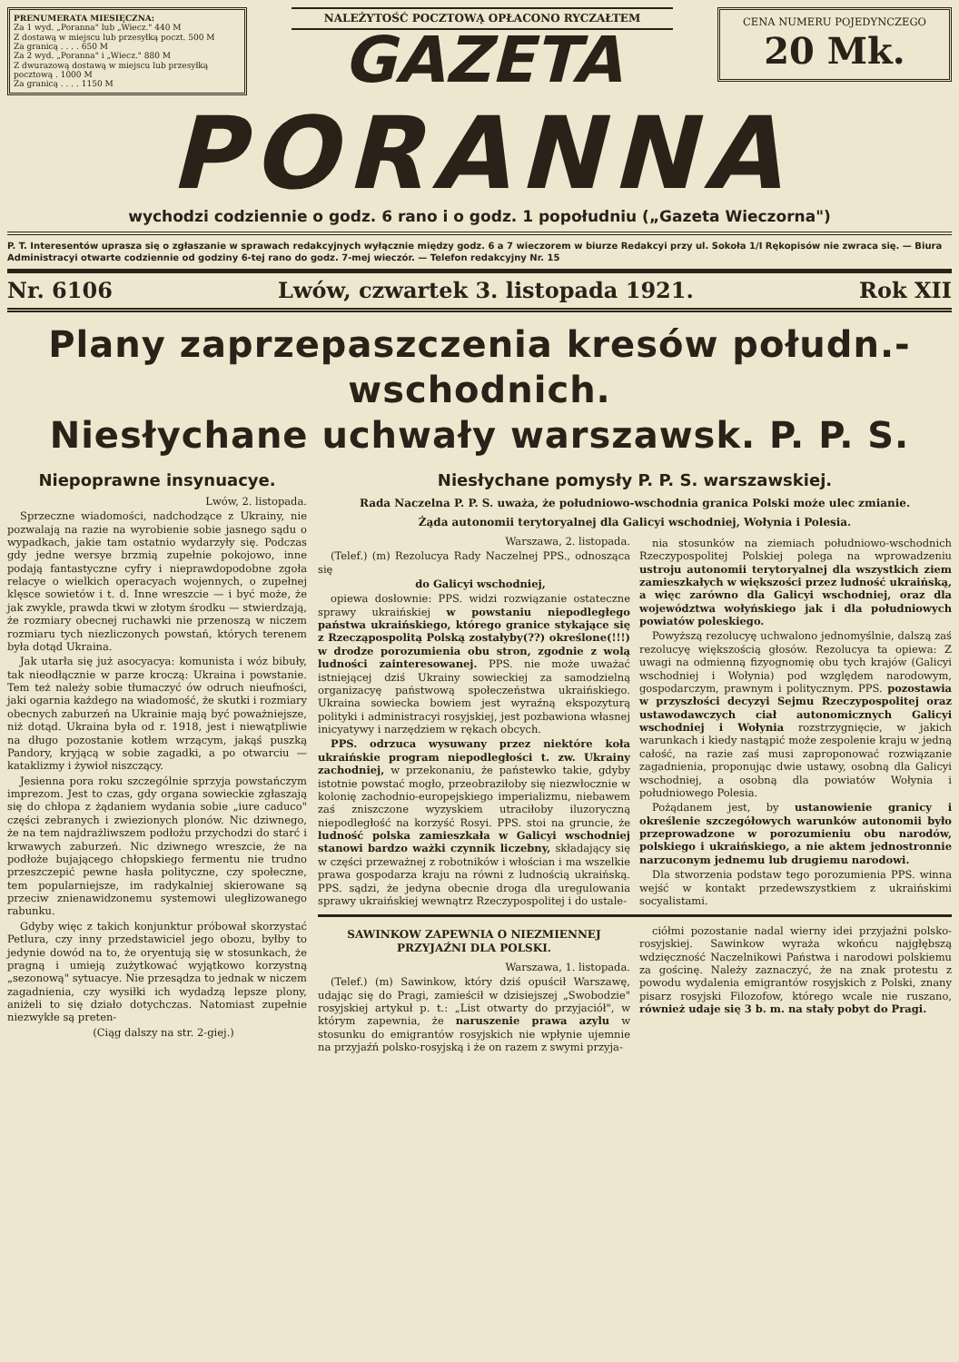PRENUMERATA MIESIĘCZNA:
Za 1 wyd. „Poranna" lub „Wiecz." 440 M
Z dostawą w miejscu lub przesyłką poczt. 500 M
Za granicą . . . . 650 M
Za 2 wyd. „Poranna" i „Wiecz." 880 M
Z dwurazową dostawą w miejscu lub przesyłką pocztową . 1000 M
Za granicą . . . . 1150 M
NALEŻYTOŚĆ POCZTOWĄ OPŁACONO RYCZAŁTEM
GAZETA
CENA NUMERU POJEDYNCZEGO
20 Mk.
PORANNA
wychodzi codziennie o godz. 6 rano i o godz. 1 popołudniu („Gazeta Wieczorna")
P. T. Interesentów uprasza się o zgłaszanie w sprawach redakcyjnych wyłącznie między godz. 6 a 7 wieczorem w biurze Redakcyi przy ul. Sokoła 1/I Rękopisów nie zwraca się. — Biura Administracyi otwarte codziennie od godziny 6-tej rano do godz. 7-mej wieczór. — Telefon redakcyjny Nr. 15
Nr. 6106 Lwów, czwartek 3. listopada 1921. Rok XII
Plany zaprzepaszczenia kresów połudn.-wschodnich.
Niesłychane uchwały warszawsk. P. P. S.
Niepoprawne insynuacye.
Lwów, 2. listopada.
Sprzeczne wiadomości, nadchodzące z Ukrainy, nie pozwalają na razie na wyrobienie sobie jasnego sądu o wypadkach, jakie tam ostatnio wydarzyły się. Podczas gdy jedne wersye brzmią zupełnie pokojowo, inne podają fantastyczne cyfry i nieprawdopodobne zgoła relacye o wielkich operacyach wojennych, o zupełnej klęsce sowietów i t. d. Inne wreszcie — i być może, że jak zwykle, prawda tkwi w złotym środku — stwierdzają, że rozmiary obecnej ruchawki nie przenoszą w niczem rozmiaru tych niezliczonych powstań, których terenem była dotąd Ukraina.
Jak utarła się już asocyacya: komunista i wóz bibuły, tak nieodłącznie w parze kroczą: Ukraina i powstanie. Tem też należy sobie tłumaczyć ów odruch nieufności, jaki ogarnia każdego na wiadomość, że skutki i rozmiary obecnych zaburzeń na Ukrainie mają być poważniejsze, niż dotąd. Ukraina była od r. 1918, jest i niewątpliwie na długo pozostanie kotłem wrzącym, jakąś puszką Pandory, kryjącą w sobie zagadki, a po otwarciu — kataklizmy i żywioł niszczący.
Jesienna pora roku szczególnie sprzyja powstańczym imprezom. Jest to czas, gdy organa sowieckie zgłaszają się do chłopa z żądaniem wydania sobie „iure caduco" części zebranych i zwiezionych plonów. Nic dziwnego, że na tem najdrażliwszem podłożu przychodzi do starć i krwawych zaburzeń. Nic dziwnego wreszcie, że na podłoże bujającego chłopskiego fermentu nie trudno przeszczepić pewne hasła polityczne, czy społeczne, tem popularniejsze, im radykalniej skierowane są przeciw znienawidzonemu systemowi uległizowanego rabunku.
Gdyby więc z takich konjunktur próbował skorzystać Petlura, czy inny przedstawiciel jego obozu, byłby to jedynie dowód na to, że oryentują się w stosunkach, że pragną i umieją zużytkować wyjątkowo korzystną „sezonową" sytuacye. Nie przesądza to jednak w niczem zagadnienia, czy wysiłki ich wydadzą lepsze plony, aniżeli to się działo dotychczas. Natomiast zupełnie niezwykłe są preten-
(Ciąg dalszy na str. 2-giej.)
Niesłychane pomysły P. P. S. warszawskiej.
Rada Naczelna P. P. S. uważa, że południowo-wschodnia granica Polski może ulec zmianie.
Żąda autonomii terytoryalnej dla Galicyi wschodniej, Wołynia i Polesia.
Warszawa, 2. listopada.
(Telef.) (m) Rezolucya Rady Naczelnej PPS., odnosząca się
do Galicyi wschodniej,
opiewa dosłownie: PPS. widzi rozwiązanie ostateczne sprawy ukraińskiej w powstaniu niepodległego państwa ukraińskiego, którego granice stykające się z Rzecząpospolitą Polską zostałyby(??) określone(!!!) w drodze porozumienia obu stron, zgodnie z wolą ludności zainteresowanej. PPS. nie może uważać istniejącej dziś Ukrainy sowieckiej za samodzielną organizacyę państwową społeczeństwa ukraińskiego. Ukraina sowiecka bowiem jest wyraźną ekspozyturą polityki i administracyi rosyjskiej, jest pozbawiona własnej inicyatywy i narzędziem w rękach obcych.
PPS. odrzuca wysuwany przez niektóre koła ukraińskie program niepodległości t. zw. Ukrainy zachodniej, w przekonaniu, że państewko takie, gdyby istotnie powstać mogło, przeobraziłoby się niezwłocznie w kolonię zachodnio-europejskiego imperializmu, niebawem zaś zniszczone wyzyskiem utraciłoby iluzoryczną niepodległość na korzyść Rosyi. PPS. stoi na gruncie, że ludność polska zamieszkała w Galicyi wschodniej stanowi bardzo ważki czynnik liczebny, składający się w części przeważnej z robotników i włościan i ma wszelkie prawa gospodarza kraju na równi z ludnością ukraińską. PPS. sądzi, że jedyna obecnie droga dla uregulowania sprawy ukraińskiej wewnątrz Rzeczypospolitej i do ustale-
nia stosunków na ziemiach południowo-wschodnich Rzeczypospolitej Polskiej polega na wprowadzeniu ustroju autonomii terytoryalnej dla wszystkich ziem zamieszkałych w większości przez ludność ukraińską, a więc zarówno dla Galicyi wschodniej, oraz dla województwa wołyńskiego jak i dla południowych powiatów poleskiego.
Powyższą rezolucyę uchwalono jednomyślnie, dalszą zaś rezolucyę większością głosów. Rezolucya ta opiewa: Z uwagi na odmienną fizyognomię obu tych krajów (Galicyi wschodniej i Wołynia) pod względem narodowym, gospodarczym, prawnym i politycznym. PPS. pozostawia w przyszłości decyzyi Sejmu Rzeczypospolitej oraz ustawodawczych ciał autonomicznych Galicyi wschodniej i Wołynia rozstrzygnięcie, w jakich warunkach i kiedy nastąpić może zespolenie kraju w jedną całość, na razie zaś musi zaproponować rozwiązanie zagadnienia, proponując dwie ustawy, osobną dla Galicyi wschodniej, a osobną dla powiatów Wołynia i południowego Polesia.
Pożądanem jest, by ustanowienie granicy i określenie szczegółowych warunków autonomii było przeprowadzone w porozumieniu obu narodów, polskiego i ukraińskiego, a nie aktem jednostronnie narzuconym jednemu lub drugiemu narodowi.
Dla stworzenia podstaw tego porozumienia PPS. winna wejść w kontakt przedewszystkiem z ukraińskimi socyalistami.
SAWINKOW ZAPEWNIA O NIEZMIENNEJ PRZYJAŹNI DLA POLSKI.
Warszawa, 1. listopada.
(Telef.) (m) Sawinkow, który dziś opuścił Warszawę, udając się do Pragi, zamieścił w dzisiejszej „Swobodzie" rosyjskiej artykuł p. t.: „List otwarty do przyjaciół", w którym zapewnia, że naruszenie prawa azylu w stosunku do emigrantów rosyjskich nie wpłynie ujemnie na przyjaźń polsko-rosyjską i że on razem z swymi przyja-
ciółmi pozostanie nadal wierny idei przyjaźni polsko-rosyjskiej. Sawinkow wyraża wkońcu najgłębszą wdzięczność Naczelnikowi Państwa i narodowi polskiemu za gościnę. Należy zaznaczyć, że na znak protestu z powodu wydalenia emigrantów rosyjskich z Polski, znany pisarz rosyjski Filozofow, którego wcale nie ruszano, również udaje się 3 b. m. na stały pobyt do Pragi.